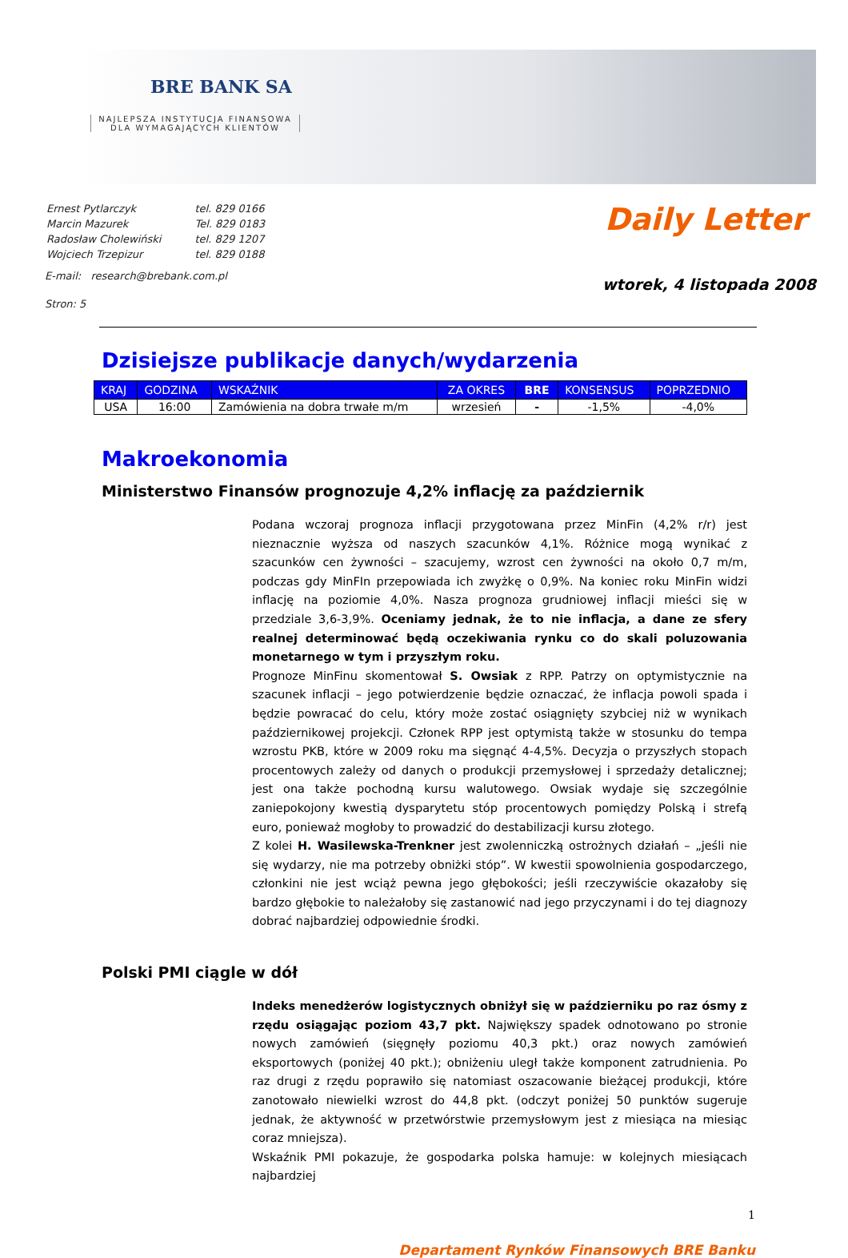BRE BANK SA
NAJLEPSZA INSTYTUCJA FINANSOWA
DLA WYMAGAJĄCYCH KLIENTÓW
| Ernest Pytlarczyk | tel. 829 0166 |
| Marcin Mazurek | Tel. 829 0183 |
| Radosław Cholewiński | tel. 829 1207 |
| Wojciech Trzepizur | tel. 829 0188 |
E-mail: research@brebank.com.pl
Stron: 5
Daily Letter
wtorek, 4 listopada 2008
Dzisiejsze publikacje danych/wydarzenia
| KRAJ | GODZINA | WSKAŹNIK | ZA OKRES | BRE | KONSENSUS | POPRZEDNIO |
| --- | --- | --- | --- | --- | --- | --- |
| USA | 16:00 | Zamówienia na dobra trwałe m/m | wrzesień | - | -1,5% | -4,0% |
Makroekonomia
Ministerstwo Finansów prognozuje 4,2% inflację za październik
Podana wczoraj prognoza inflacji przygotowana przez MinFin (4,2% r/r) jest nieznacznie wyższa od naszych szacunków 4,1%. Różnice mogą wynikać z szacunków cen żywności – szacujemy, wzrost cen żywności na około 0,7 m/m, podczas gdy MinFIn przepowiada ich zwyżkę o 0,9%. Na koniec roku MinFin widzi inflację na poziomie 4,0%. Nasza prognoza grudniowej inflacji mieści się w przedziale 3,6-3,9%. Oceniamy jednak, że to nie inflacja, a dane ze sfery realnej determinować będą oczekiwania rynku co do skali poluzowania monetarnego w tym i przyszłym roku.
Prognoze MinFinu skomentował S. Owsiak z RPP. Patrzy on optymistycznie na szacunek inflacji – jego potwierdzenie będzie oznaczać, że inflacja powoli spada i będzie powracać do celu, który może zostać osiągnięty szybciej niż w wynikach październikowej projekcji. Członek RPP jest optymistą także w stosunku do tempa wzrostu PKB, które w 2009 roku ma sięgnąć 4-4,5%. Decyzja o przyszłych stopach procentowych zależy od danych o produkcji przemysłowej i sprzedaży detalicznej; jest ona także pochodną kursu walutowego. Owsiak wydaje się szczególnie zaniepokojony kwestią dysparytetu stóp procentowych pomiędzy Polską i strefą euro, ponieważ mogłoby to prowadzić do destabilizacji kursu złotego.
Z kolei H. Wasilewska-Trenkner jest zwolenniczką ostrożnych działań – „jeśli nie się wydarzy, nie ma potrzeby obniżki stóp”. W kwestii spowolnienia gospodarczego, członkini nie jest wciąż pewna jego głębokości; jeśli rzeczywiście okazałoby się bardzo głębokie to należałoby się zastanowić nad jego przyczynami i do tej diagnozy dobrać najbardziej odpowiednie środki.
Polski PMI ciągle w dół
Indeks menedżerów logistycznych obniżył się w październiku po raz ósmy z rzędu osiągając poziom 43,7 pkt. Największy spadek odnotowano po stronie nowych zamówień (sięgnęły poziomu 40,3 pkt.) oraz nowych zamówień eksportowych (poniżej 40 pkt.); obniżeniu uległ także komponent zatrudnienia. Po raz drugi z rzędu poprawiło się natomiast oszacowanie bieżącej produkcji, które zanotowało niewielki wzrost do 44,8 pkt. (odczyt poniżej 50 punktów sugeruje jednak, że aktywność w przetwórstwie przemysłowym jest z miesiąca na miesiąc coraz mniejsza).
Wskaźnik PMI pokazuje, że gospodarka polska hamuje: w kolejnych miesiącach najbardziej
1
Departament Rynków Finansowych BRE Banku